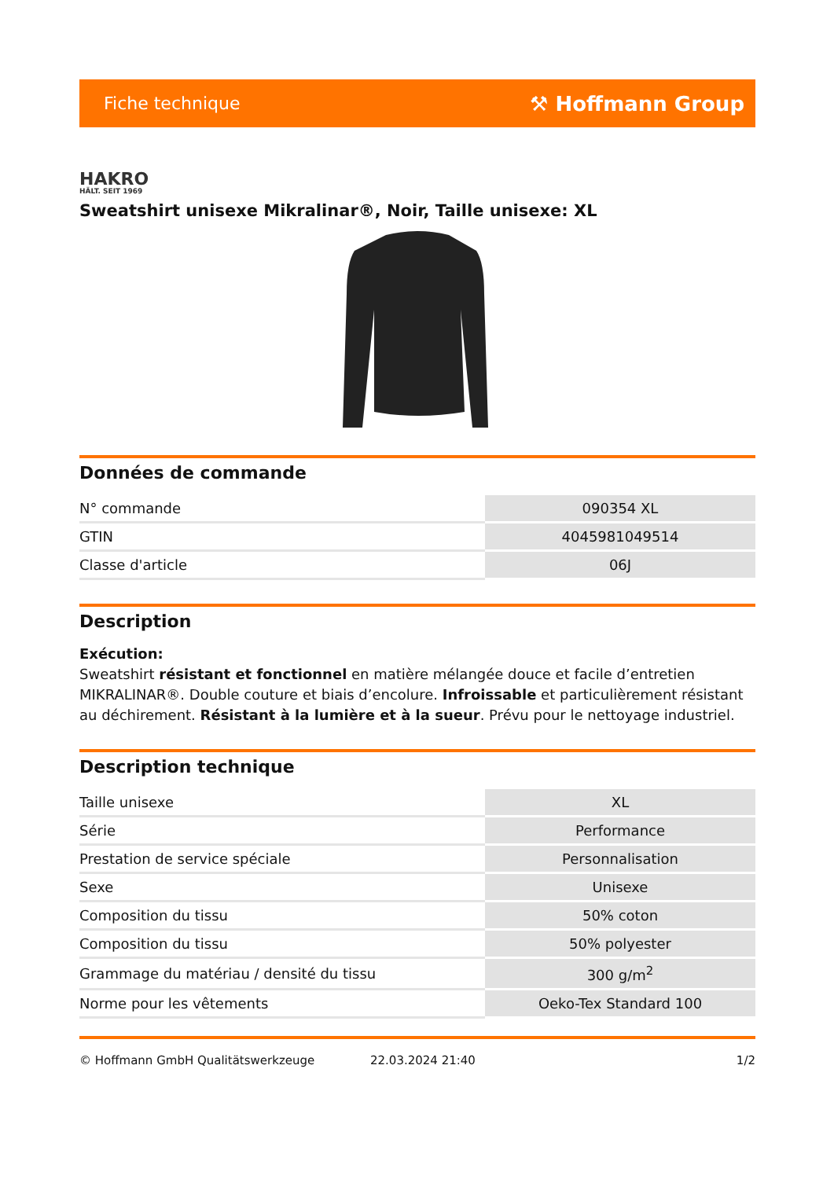Fiche technique ⚒ Hoffmann Group
HAKRO
HÄLT. SEIT 1969
Sweatshirt unisexe Mikralinar®, Noir, Taille unisexe: XL
Données de commande
| N° commande | 090354 XL |
| GTIN | 4045981049514 |
| Classe d'article | 06J |
Description
Exécution:
Sweatshirt résistant et fonctionnel en matière mélangée douce et facile d’entretien MIKRALINAR®. Double couture et biais d’encolure. Infroissable et particulièrement résistant au déchirement. Résistant à la lumière et à la sueur. Prévu pour le nettoyage industriel.
Description technique
| Taille unisexe | XL |
| Série | Performance |
| Prestation de service spéciale | Personnalisation |
| Sexe | Unisexe |
| Composition du tissu | 50% coton |
| Composition du tissu | 50% polyester |
| Grammage du matériau / densité du tissu | 300 g/m<sup>2</sup> |
| Norme pour les vêtements | Oeko-Tex Standard 100 |
© Hoffmann GmbH Qualitätswerkzeuge 22.03.2024 21:40 1/2